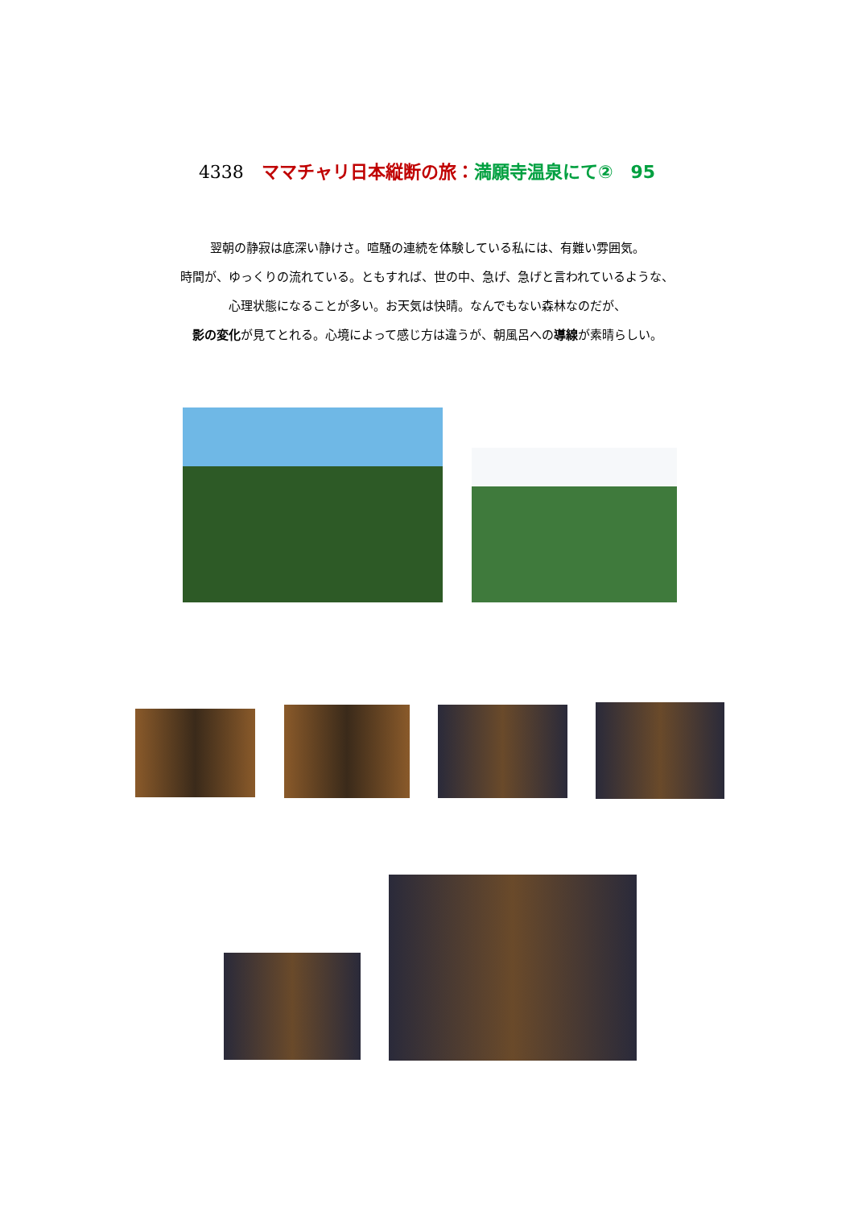4338　ママチャリ日本縦断の旅：満願寺温泉にて②　95
翌朝の静寂は底深い静けさ。喧騒の連続を体験している私には、有難い雰囲気。
時間が、ゆっくりの流れている。ともすれば、世の中、急げ、急げと言われているような、
心理状態になることが多い。お天気は快晴。なんでもない森林なのだが、
影の変化が見てとれる。心境によって感じ方は違うが、朝風呂への導線が素晴らしい。